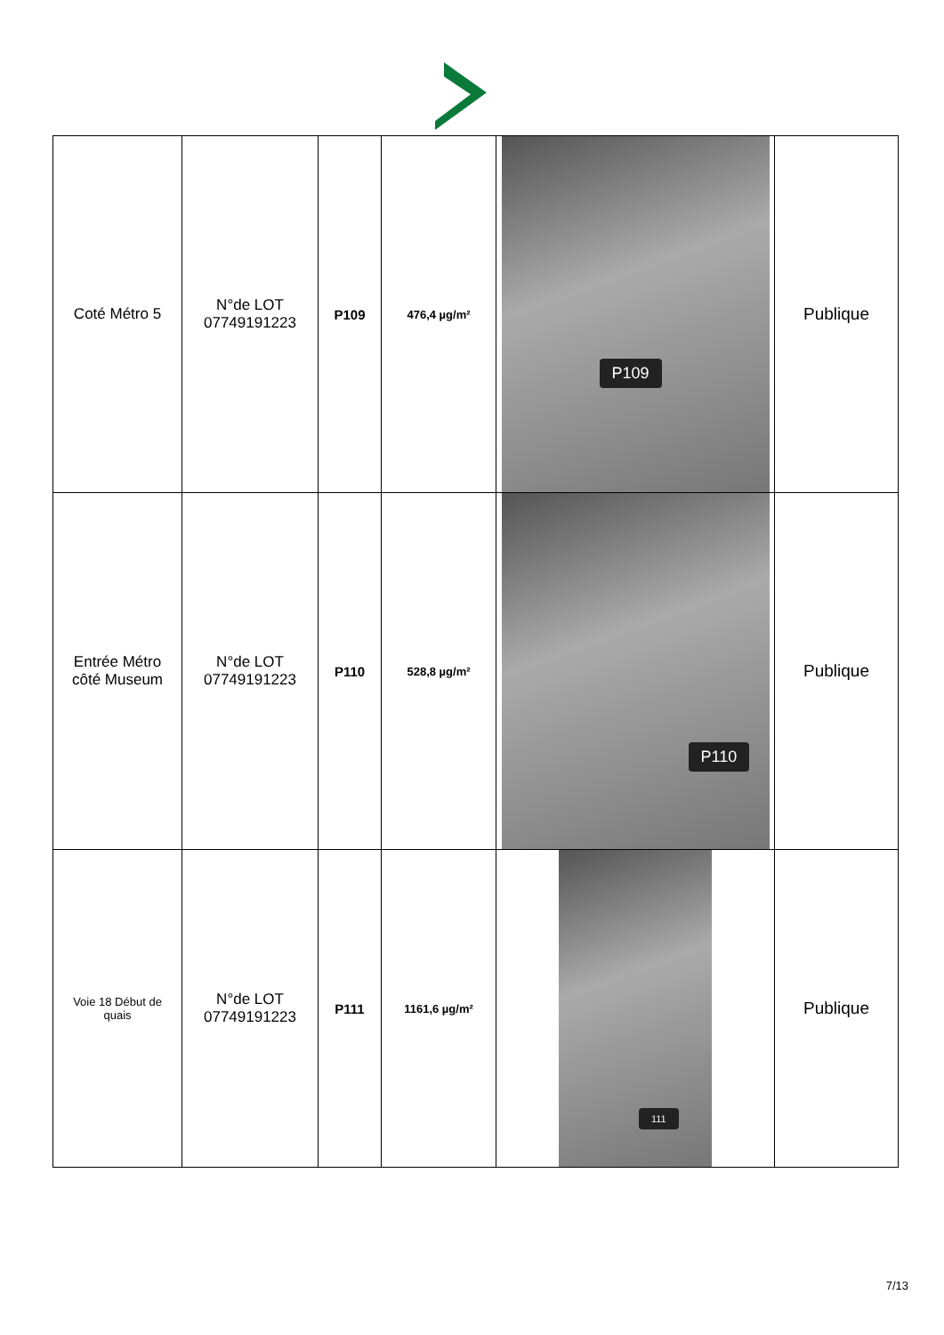| Coté Métro 5 | N°de LOT 07749191223 | P109 | 476,4 µg/m² | P109 | Publique |
| Entrée Métro côté Museum | N°de LOT 07749191223 | P110 | 528,8 µg/m² | P110 | Publique |
| Voie 18 Début de quais | N°de LOT 07749191223 | P111 | 1161,6 µg/m² | 111 | Publique |
7/13